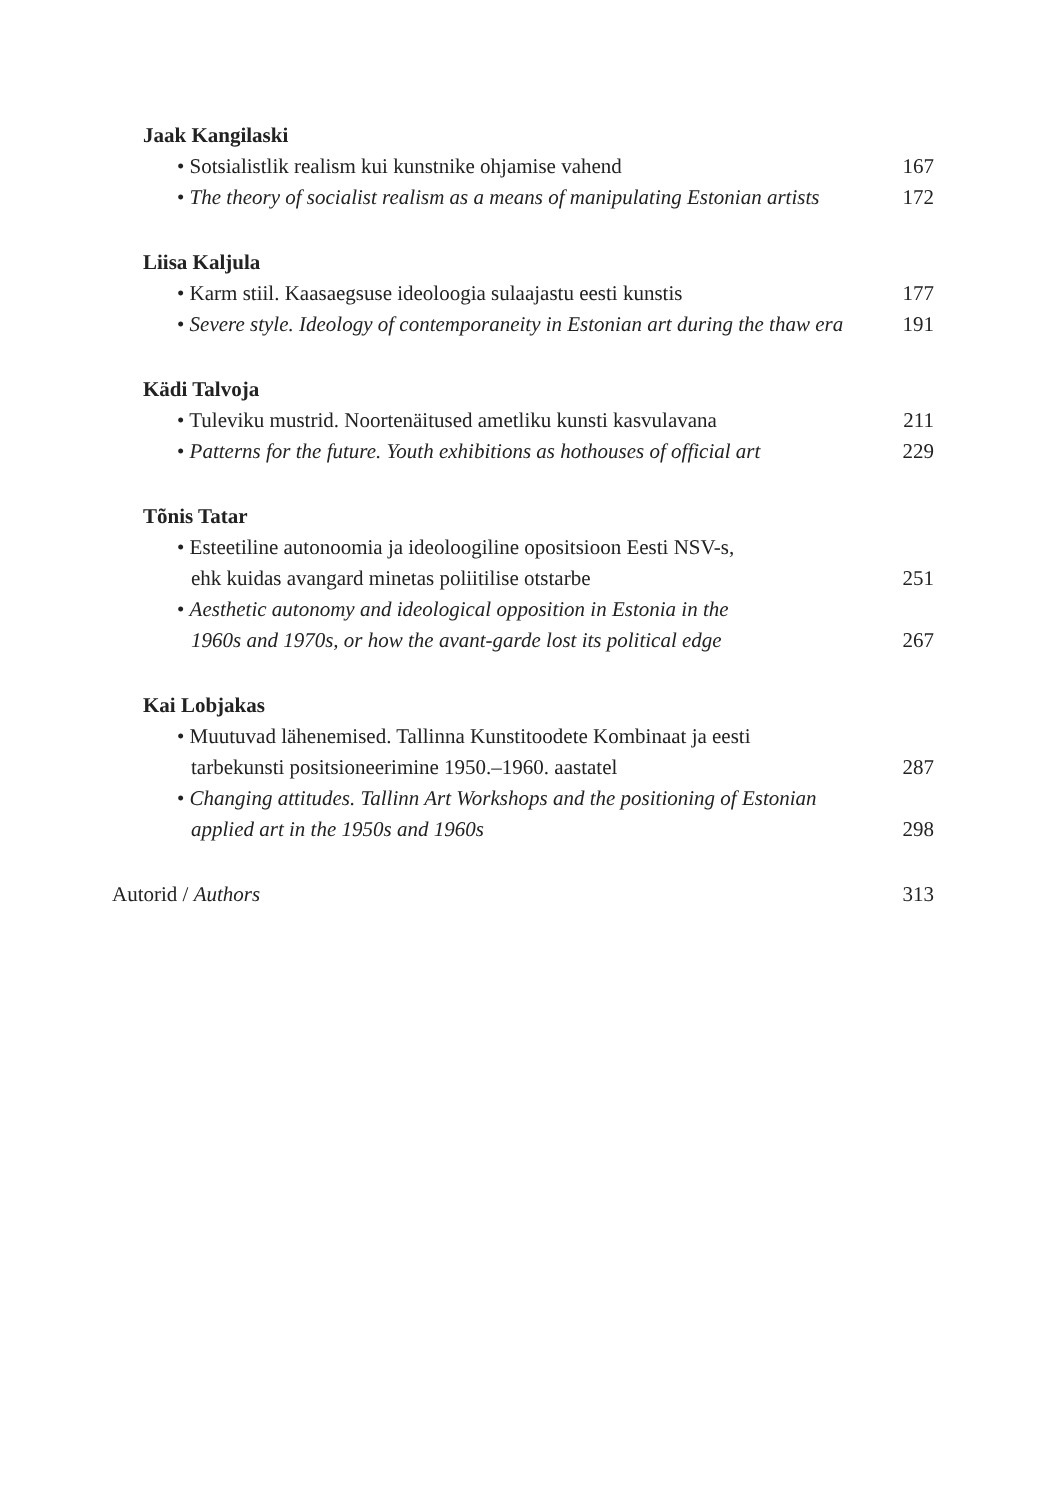Jaak Kangilaski
• Sotsialistlik realism kui kunstnike ohjamise vahend 167
• The theory of socialist realism as a means of manipulating Estonian artists 172
Liisa Kaljula
• Karm stiil. Kaasaegsuse ideoloogia sulaajastu eesti kunstis 177
• Severe style. Ideology of contemporaneity in Estonian art during the thaw era 191
Kädi Talvoja
• Tuleviku mustrid. Noortenäitused ametliku kunsti kasvulavana 211
• Patterns for the future. Youth exhibitions as hothouses of official art 229
Tõnis Tatar
• Esteetiline autonoomia ja ideoloogiline opositsioon Eesti NSV-s,
ehk kuidas avangard minetas poliitilise otstarbe 251
• Aesthetic autonomy and ideological opposition in Estonia in the
1960s and 1970s, or how the avant-garde lost its political edge 267
Kai Lobjakas
• Muutuvad lähenemised. Tallinna Kunstitoodete Kombinaat ja eesti
tarbekunsti positsioneerimine 1950.–1960. aastatel 287
• Changing attitudes. Tallinn Art Workshops and the positioning of Estonian
applied art in the 1950s and 1960s 298
Autorid / Authors 313